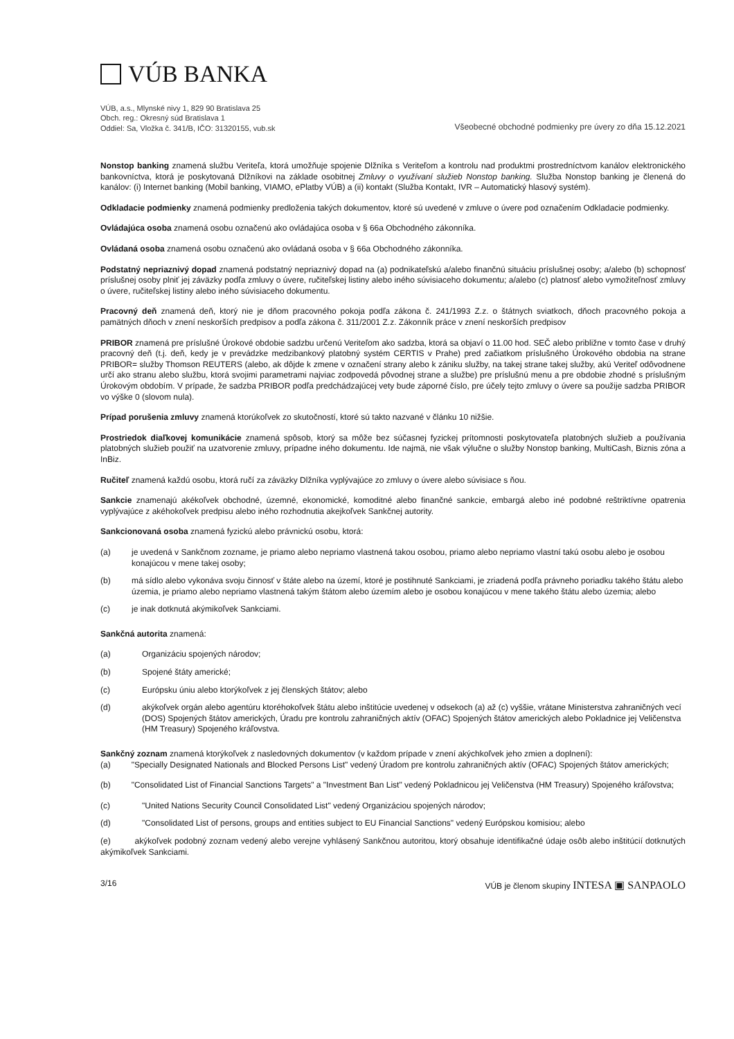VÚB BANKA
VÚB, a.s., Mlynské nivy 1, 829 90 Bratislava 25
Obch. reg.: Okresný súd Bratislava 1
Oddiel: Sa, Vložka č. 341/B, IČO: 31320155, vub.sk
Všeobecné obchodné podmienky pre úvery zo dňa 15.12.2021
Nonstop banking znamená službu Veriteľa, ktorá umožňuje spojenie Dlžníka s Veriteľom a kontrolu nad produktmi prostredníctvom kanálov elektronického bankovníctva, ktorá je poskytovaná Dlžníkovi na základe osobitnej Zmluvy o využívaní služieb Nonstop banking. Služba Nonstop banking je členená do kanálov: (i) Internet banking (Mobil banking, VIAMO, ePlatby VÚB) a (ii) kontakt (Služba Kontakt, IVR – Automatický hlasový systém).
Odkladacie podmienky znamená podmienky predloženia takých dokumentov, ktoré sú uvedené v zmluve o úvere pod označením Odkladacie podmienky.
Ovládajúca osoba znamená osobu označenú ako ovládajúca osoba v § 66a Obchodného zákonníka.
Ovládaná osoba znamená osobu označenú ako ovládaná osoba v § 66a Obchodného zákonníka.
Podstatný nepriaznivý dopad znamená podstatný nepriaznivý dopad na (a) podnikateľskú a/alebo finančnú situáciu príslušnej osoby; a/alebo (b) schopnosť príslušnej osoby plniť jej záväzky podľa zmluvy o úvere, ručiteľskej listiny alebo iného súvisiaceho dokumentu; a/alebo (c) platnosť alebo vymožiteľnosť zmluvy o úvere, ručiteľskej listiny alebo iného súvisiaceho dokumentu.
Pracovný deň znamená deň, ktorý nie je dňom pracovného pokoja podľa zákona č. 241/1993 Z.z. o štátnych sviatkoch, dňoch pracovného pokoja a pamätných dňoch v znení neskorších predpisov a podľa zákona č. 311/2001 Z.z. Zákonník práce v znení neskorších predpisov
PRIBOR znamená pre príslušné Úrokové obdobie sadzbu určenú Veriteľom ako sadzba, ktorá sa objaví o 11.00 hod. SEČ alebo približne v tomto čase v druhý pracovný deň (t.j. deň, kedy je v prevádzke medzibankový platobný systém CERTIS v Prahe) pred začiatkom príslušného Úrokového obdobia na strane PRIBOR= služby Thomson REUTERS (alebo, ak dôjde k zmene v označení strany alebo k zániku služby, na takej strane takej služby, akú Veriteľ odôvodnene určí ako stranu alebo službu, ktorá svojimi parametrami najviac zodpovedá pôvodnej strane a službe) pre príslušnú menu a pre obdobie zhodné s príslušným Úrokovým obdobím. V prípade, že sadzba PRIBOR podľa predchádzajúcej vety bude záporné číslo, pre účely tejto zmluvy o úvere sa použije sadzba PRIBOR vo výške 0 (slovom nula).
Prípad porušenia zmluvy znamená ktorúkoľvek zo skutočností, ktoré sú takto nazvané v článku 10 nižšie.
Prostriedok diaľkovej komunikácie znamená spôsob, ktorý sa môže bez súčasnej fyzickej prítomnosti poskytovateľa platobných služieb a používania platobných služieb použiť na uzatvorenie zmluvy, prípadne iného dokumentu. Ide najmä, nie však výlučne o služby Nonstop banking, MultiCash, Biznis zóna a InBiz.
Ručiteľ znamená každú osobu, ktorá ručí za záväzky Dlžníka vyplývajúce zo zmluvy o úvere alebo súvisiace s ňou.
Sankcie znamenajú akékoľvek obchodné, územné, ekonomické, komoditné alebo finančné sankcie, embargá alebo iné podobné reštriktívne opatrenia vyplývajúce z akéhokoľvek predpisu alebo iného rozhodnutia akejkoľvek Sankčnej autority.
Sankcionovaná osoba znamená fyzickú alebo právnickú osobu, ktorá:
(a) je uvedená v Sankčnom zozname, je priamo alebo nepriamo vlastnená takou osobou, priamo alebo nepriamo vlastní takú osobu alebo je osobou konajúcou v mene takej osoby;
(b) má sídlo alebo vykonáva svoju činnosť v štáte alebo na území, ktoré je postihnuté Sankciami, je zriadená podľa právneho poriadku takého štátu alebo územia, je priamo alebo nepriamo vlastnená takým štátom alebo územím alebo je osobou konajúcou v mene takého štátu alebo územia; alebo
(c) je inak dotknutá akýmikoľvek Sankciami.
Sankčná autorita znamená:
(a) Organizáciu spojených národov;
(b) Spojené štáty americké;
(c) Európsku úniu alebo ktorýkoľvek z jej členských štátov; alebo
(d) akýkoľvek orgán alebo agentúru ktoréhokoľvek štátu alebo inštitúcie uvedenej v odsekoch (a) až (c) vyššie, vrátane Ministerstva zahraničných vecí (DOS) Spojených štátov amerických, Úradu pre kontrolu zahraničných aktív (OFAC) Spojených štátov amerických alebo Pokladnice jej Veličenstva (HM Treasury) Spojeného kráľovstva.
Sankčný zoznam znamená ktorýkoľvek z nasledovných dokumentov (v každom prípade v znení akýchkoľvek jeho zmien a doplnení):
(a) "Specially Designated Nationals and Blocked Persons List" vedený Úradom pre kontrolu zahraničných aktív (OFAC) Spojených štátov amerických;
(b) "Consolidated List of Financial Sanctions Targets" a "Investment Ban List" vedený Pokladnicou jej Veličenstva (HM Treasury) Spojeného kráľovstva;
(c) "United Nations Security Council Consolidated List" vedený Organizáciou spojených národov;
(d) "Consolidated List of persons, groups and entities subject to EU Financial Sanctions" vedený Európskou komisiou; alebo
(e) akýkoľvek podobný zoznam vedený alebo verejne vyhlásený Sankčnou autoritou, ktorý obsahuje identifikačné údaje osôb alebo inštitúcií dotknutých akýmikoľvek Sankciami.
3/16 VÚB je členom skupiny INTESA ▣ SANPAOLO